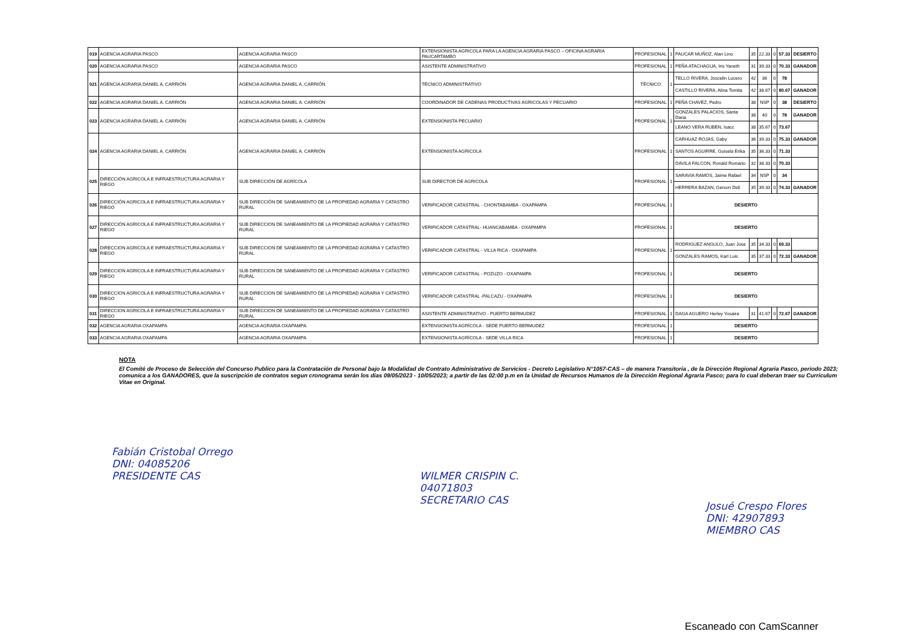| 019 | AGENCIA AGRARIA PASCO | AGENCIA AGRARIA PASCO | EXTENSIONISTA AGRICOLA PARA LA AGENCIA AGRARIA PASCO – OFICINA AGRARIA PAUCARTAMBO | PROFESIONAL | 1 | PAUCAR MUÑOZ, Alan Lino | 35 | 22.33 | 0 | 57.33 | DESIERTO |
| 020 | AGENCIA AGRARIA PASCO | AGENCIA AGRARIA PASCO | ASISTENTE ADMINISTRATIVO | PROFESIONAL | 1 | PEÑA ATACHAGUA, Iris Yaneth | 31 | 39.33 | 0 | 70.33 | GANADOR |
| 021 | AGENCIA AGRARIA DANIEL A. CARRIÓN | AGENCIA AGRARIA DANIEL A. CARRIÓN | TÉCNICO ADMINISTRATIVO | TÉCNICO | 1 | TELLO RIVERA, Joscelin Lucero | 42 | 36 | 0 | 78 | |
| | | | | | | CASTILLO RIVERA, Alina Tomita | 42 | 38.67 | 0 | 80.67 | GANADOR |
| 022 | AGENCIA AGRARIA DANIEL A. CARRIÓN | AGENCIA AGRARIA DANIEL A. CARRIÓN | COORDINADOR DE CADENAS PRODUCTIVAS AGRICOLAS Y PECUARIO | PROFESIONAL | 1 | PEÑA CHAVEZ, Pedro | 38 | NSP | 0 | 38 | DESIERTO |
| 023 | AGENCIA AGRARIA DANIEL A. CARRIÓN | AGENCIA AGRARIA DANIEL A. CARRIÓN | EXTENSIONISTA PECUARIO | PROFESIONAL | 1 | GONZALES PALACIOS, Santa Dana | 38 | 40 | 0 | 78 | GANADOR |
| | | | | | | LEANO VERA RUBEN, Isacc | 38 | 35.67 | 0 | 73.67 | |
| 024 | AGENCIA AGRARIA DANIEL A. CARRIÓN | AGENCIA AGRARIA DANIEL A. CARRIÓN | EXTENSIONISTA AGRICOLA | PROFESIONAL | 1 | CARHUAZ ROJAS, Gaby | 36 | 39.33 | 0 | 75.33 | GANADOR |
| | | | | | | SANTOS AGUIRRE, Guisela Erika | 35 | 36.33 | 0 | 71.33 | |
| | | | | | | DAVILA FALCON, Ronald Romario | 32 | 38.33 | 0 | 70.33 | |
| 025 | DIRECCIÓN AGRICOLA E INFRAESTRUCTURA AGRARIA Y RIEGO | SUB DIRECCIÓN DE AGRÍCOLA | SUB DIRECTOR DE AGRICOLA | PROFESIONAL | 1 | SARAVIA RAMOS, Jaime Rafael | 34 | NSP | 0 | 34 | |
| | | | | | | HERRERA BAZAN, Gerson Didi | 35 | 39.33 | 0 | 74.33 | GANADOR |
| 026 | DIRECCIÓN AGRICOLA E INFRAESTRUCTURA AGRARIA Y RIEGO | SUB DIRECCIÓN DE SANEAMIENTO DE LA PROPIEDAD AGRARIA Y CATASTRO RURAL | VERIFICADOR CATASTRAL - CHONTABAMBA - OXAPAMPA | PROFESIONAL | 1 | DESIERTO | | | | | |
| 027 | DIRECCIÓN AGRICOLA E INFRAESTRUCTURA AGRARIA Y RIEGO | SUB DIRECCION DE SANEAMIENTO DE LA PROPIEDAD AGRARIA Y CATASTRO RURAL | VERIFICADOR CATASTRAL- HUANCABAMBA - OXAPAMPA | PROFESIONAL | 1 | DESIERTO | | | | | |
| 028 | DIRECCION AGRICOLA E INFRAESTRUCTURA AGRARIA Y RIEGO | SUB DIRECCION DE SANEAMIENTO DE LA PROPIEDAD AGRARIA Y CATASTRO RURAL | VERIFICADOR CATASTRAL - VILLA RICA - OXAPAMPA | PROFESIONAL | 1 | RODRIGUEZ ANGULO, Juan Jose | 35 | 34.33 | 0 | 69.33 | |
| | | | | | | GONZALES RAMOS, Karl Luis | 35 | 37.33 | 0 | 72.33 | GANADOR |
| 029 | DIRECCION AGRICOLA E INFRAESTRUCTURA AGRARIA Y RIEGO | SUB DIRECCION DE SANEAMIENTO DE LA PROPIEDAD AGRARIA Y CATASTRO RURAL | VERIFICADOR CATASTRAL - POZUZO - OXAPAMPA | PROFESIONAL | 1 | DESIERTO | | | | | |
| 030 | DIRECCION AGRICOLA E INFRAESTRUCTURA AGRARIA Y RIEGO | SUB DIRECCION DE SANEAMIENTO DE LA PROPIEDAD AGRARIA Y CATASTRO RURAL | VERIFICADOR CATASTRAL -PALCAZU - OXAPAMPA | PROFESIONAL | 1 | DESIERTO | | | | | |
| 031 | DIRECCION AGRICOLA E INFRAESTRUCTURA AGRARIA Y RIEGO | SUB DIRECCION DE SANEAMIENTO DE LA PROPIEDAD AGRARIA Y CATASTRO RURAL | ASISTENTE ADMINISTRATIVO - PUERTO BERMUDEZ | PROFESIONAL | 1 | DAGA AGUERO Herley Yosaira | 31 | 41.67 | 0 | 72.67 | GANADOR |
| 032 | AGENCIA AGRARIA OXAPAMPA | AGENCIA AGRARIA OXAPAMPA | EXTENSIONISTA AGRÍCOLA - SEDE PUERTO BERMUDEZ | PROFESIONAL | 1 | DESIERTO | | | | | |
| 033 | AGENCIA AGRARIA OXAPAMPA | AGENCIA AGRARIA OXAPAMPA | EXTENSIONISTA AGRÍCOLA - SEDE VILLA RICA | PROFESIONAL | 1 | DESIERTO | | | | | |
NOTA
El Comité de Proceso de Selección del Concurso Publico para la Contratación de Personal bajo la Modalidad de Contrato Administrativo de Servicios - Decreto Legislativo N°1057-CAS – de manera Transitoria , de la Dirección Regional Agraria Pasco, periodo 2023; comunica a los GANADORES, que la suscripción de contratos segun cronograma serán los dias 09/05/2023 - 10/05/2023; a partir de las 02:00 p.m en la Unidad de Recursos Humanos de la Dirección Regional Agraria Pasco; para lo cual deberan traer su Curriculum Vitae en Original.
Fabián Cristobal Orrego
DNI: 04085206
PRESIDENTE CAS
WILMER CRISPIN C.
04071803
SECRETARIO CAS
Josué Crespo Flores
DNI: 42907893
MIEMBRO CAS
Escaneado con CamScanner